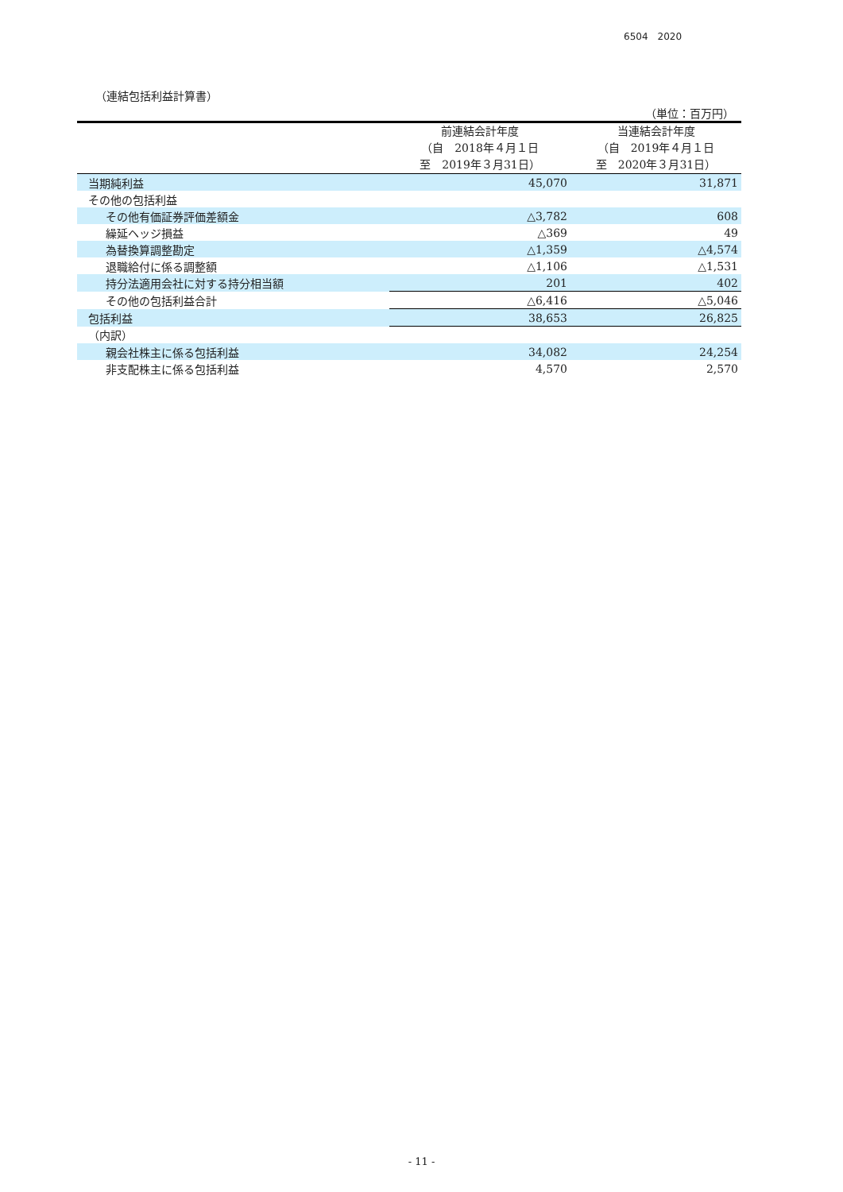6504　2020
（連結包括利益計算書）
（単位：百万円）
| | 前連結会計年度 （自 2018年４月１日 至 2019年３月31日） | 当連結会計年度 （自 2019年４月１日 至 2020年３月31日） |
| --- | --- | --- |
| 当期純利益 | 45,070 | 31,871 |
| その他の包括利益 | | |
| その他有価証券評価差額金 | △3,782 | 608 |
| 繰延ヘッジ損益 | △369 | 49 |
| 為替換算調整勘定 | △1,359 | △4,574 |
| 退職給付に係る調整額 | △1,106 | △1,531 |
| 持分法適用会社に対する持分相当額 | 201 | 402 |
| その他の包括利益合計 | △6,416 | △5,046 |
| 包括利益 | 38,653 | 26,825 |
| （内訳） | | |
| 親会社株主に係る包括利益 | 34,082 | 24,254 |
| 非支配株主に係る包括利益 | 4,570 | 2,570 |
- 11 -